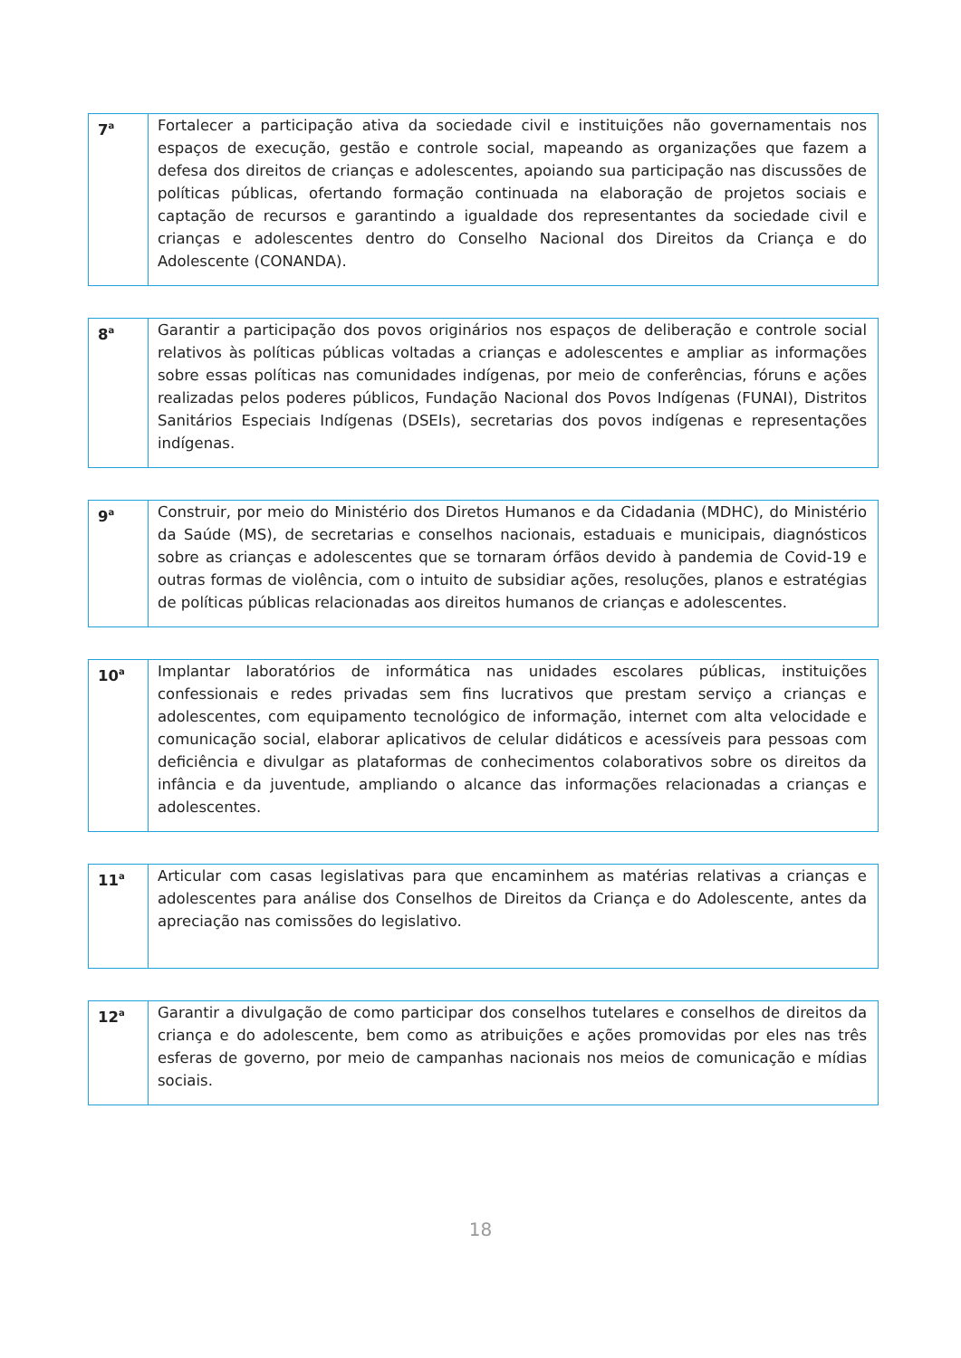| 7<sup>a</sup> | Fortalecer a participação ativa da sociedade civil e instituições não governamentais nos espaços de execução, gestão e controle social, mapeando as organizações que fazem a defesa dos direitos de crianças e adolescentes, apoiando sua participação nas discussões de políticas públicas, ofertando formação continuada na elaboração de projetos sociais e captação de recursos e garantindo a igualdade dos representantes da sociedade civil e crianças e adolescentes dentro do Conselho Nacional dos Direitos da Criança e do Adolescente (CONANDA). |
| 8<sup>a</sup> | Garantir a participação dos povos originários nos espaços de deliberação e controle social relativos às políticas públicas voltadas a crianças e adolescentes e ampliar as informações sobre essas políticas nas comunidades indígenas, por meio de conferências, fóruns e ações realizadas pelos poderes públicos, Fundação Nacional dos Povos Indígenas (FUNAI), Distritos Sanitários Especiais Indígenas (DSEIs), secretarias dos povos indígenas e representações indígenas. |
| 9<sup>a</sup> | Construir, por meio do Ministério dos Diretos Humanos e da Cidadania (MDHC), do Ministério da Saúde (MS), de secretarias e conselhos nacionais, estaduais e municipais, diagnósticos sobre as crianças e adolescentes que se tornaram órfãos devido à pandemia de Covid-19 e outras formas de violência, com o intuito de subsidiar ações, resoluções, planos e estratégias de políticas públicas relacionadas aos direitos humanos de crianças e adolescentes. |
| 10<sup>a</sup> | Implantar laboratórios de informática nas unidades escolares públicas, instituições confessionais e redes privadas sem fins lucrativos que prestam serviço a crianças e adolescentes, com equipamento tecnológico de informação, internet com alta velocidade e comunicação social, elaborar aplicativos de celular didáticos e acessíveis para pessoas com deficiência e divulgar as plataformas de conhecimentos colaborativos sobre os direitos da infância e da juventude, ampliando o alcance das informações relacionadas a crianças e adolescentes. |
| 11<sup>a</sup> | Articular com casas legislativas para que encaminhem as matérias relativas a crianças e adolescentes para análise dos Conselhos de Direitos da Criança e do Adolescente, antes da apreciação nas comissões do legislativo. |
| 12<sup>a</sup> | Garantir a divulgação de como participar dos conselhos tutelares e conselhos de direitos da criança e do adolescente, bem como as atribuições e ações promovidas por eles nas três esferas de governo, por meio de campanhas nacionais nos meios de comunicação e mídias sociais. |
18